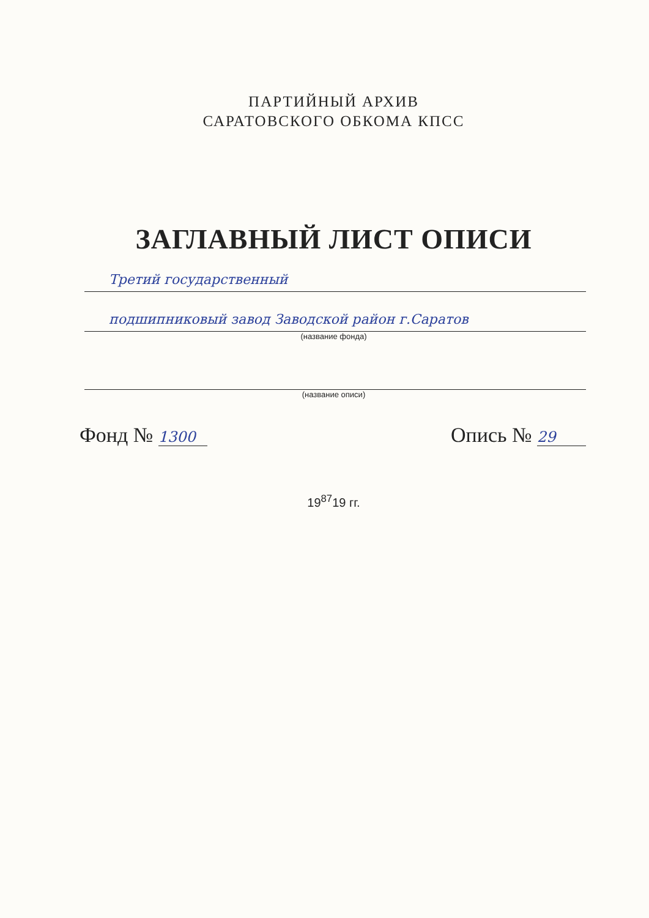ПАРТИЙНЫЙ АРХИВ
САРАТОВСКОГО ОБКОМА КПСС
ЗАГЛАВНЫЙ ЛИСТ ОПИСИ
Третий государственный
подшипниковый завод Заводской район г.Саратов
(название фонда)
(название описи)
Фонд № 1300
Опись № 29
19<sup>87</sup>19 гг.